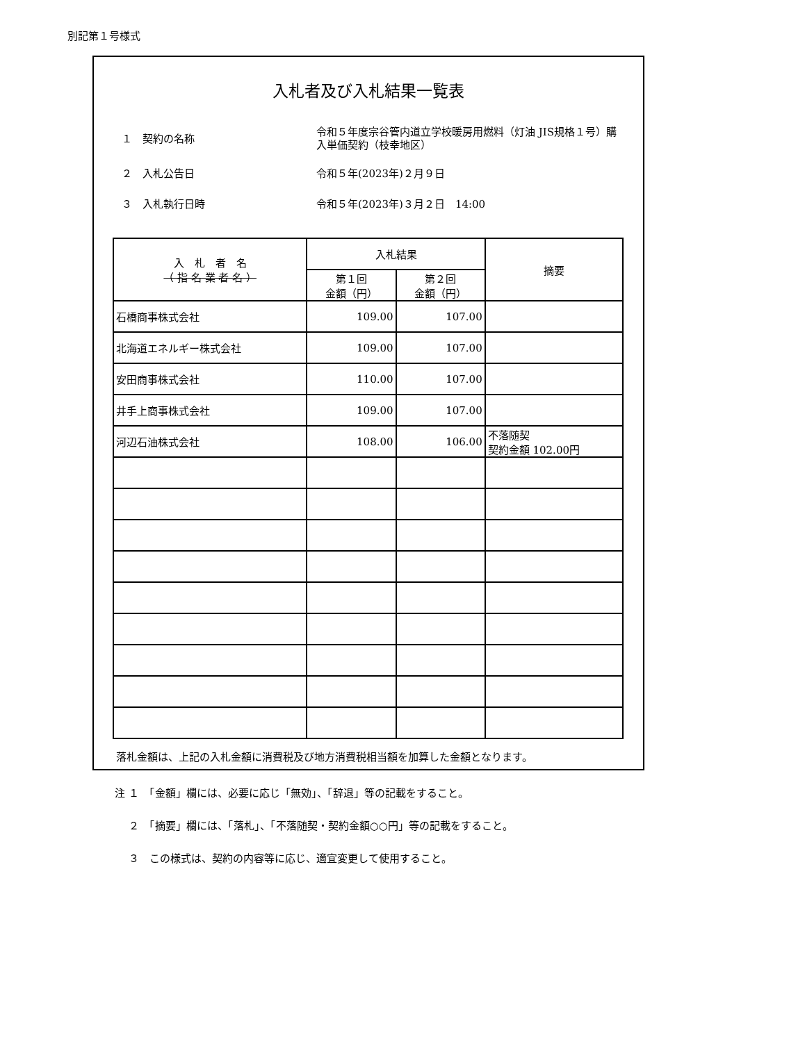別記第１号様式
入札者及び入札結果一覧表
１　契約の名称
令和５年度宗谷管内道立学校暖房用燃料（灯油 JIS規格１号）購入単価契約（枝幸地区）
２　入札公告日 令和５年(2023年)２月９日
３　入札執行日時 令和５年(2023年)３月２日　14:00
| 入 札 者 名 （ 指 名 業 者 名 ） | 入札結果 | | 摘要 |
| --- | --- | --- | --- |
| | 第１回 金額（円） | 第２回 金額（円） | |
| 石橋商事株式会社 | 109.00 | 107.00 | |
| 北海道エネルギー株式会社 | 109.00 | 107.00 | |
| 安田商事株式会社 | 110.00 | 107.00 | |
| 井手上商事株式会社 | 109.00 | 107.00 | |
| 河辺石油株式会社 | 108.00 | 106.00 | 不落随契 契約金額 102.00円 |
落札金額は、上記の入札金額に消費税及び地方消費税相当額を加算した金額となります。
注 １　「金額」欄には、必要に応じ「無効」、「辞退」等の記載をすること。
　 ２　「摘要」欄には、「落札」、「不落随契・契約金額○○円」等の記載をすること。
　 ３　この様式は、契約の内容等に応じ、適宜変更して使用すること。